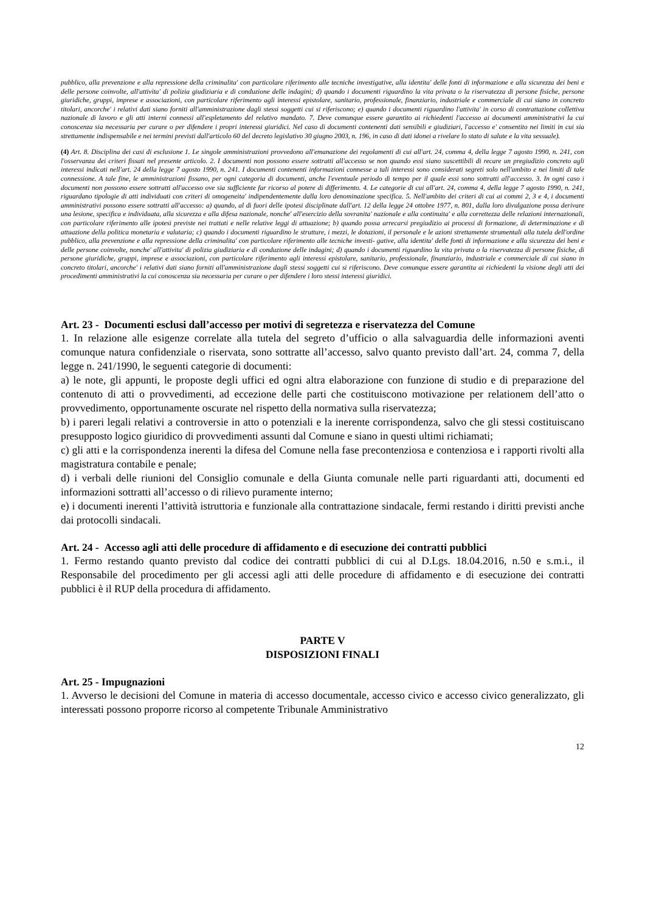pubblico, alla prevenzione e alla repressione della criminalita' con particolare riferimento alle tecniche investigative, alla identita' delle fonti di informazione e alla sicurezza dei beni e delle persone coinvolte, all'attivita' di polizia giudiziaria e di conduzione delle indagini; d) quando i documenti riguardino la vita privata o la riservatezza di persone fisiche, persone giuridiche, gruppi, imprese e associazioni, con particolare riferimento agli interessi epistolare, sanitario, professionale, finanziario, industriale e commerciale di cui siano in concreto titolari, ancorche' i relativi dati siano forniti all'amministrazione dagli stessi soggetti cui si riferiscono; e) quando i documenti riguardino l'attivita' in corso di contrattazione collettiva nazionale di lavoro e gli atti interni connessi all'espletamento del relativo mandato. 7. Deve comunque essere garantito ai richiedenti l'accesso ai documenti amministrativi la cui conoscenza sia necessaria per curare o per difendere i propri interessi giuridici. Nel caso di documenti contenenti dati sensibili e giudiziari, l'accesso e' consentito nei limiti in cui sia strettamente indispensabile e nei termini previsti dall'articolo 60 del decreto legislativo 30 giugno 2003, n. 196, in caso di dati idonei a rivelare lo stato di salute e la vita sessuale).
(4) Art. 8. Disciplina dei casi di esclusione 1. Le singole amministrazioni provvedono all'emanazione dei regolamenti di cui all'art. 24, comma 4, della legge 7 agosto 1990, n. 241, con l'osservanza dei criteri fissati nel presente articolo. 2. I documenti non possono essere sottratti all'accesso se non quando essi siano suscettibili di recare un pregiudizio concreto agli interessi indicati nell'art. 24 della legge 7 agosto 1990, n. 241. I documenti contenenti informazioni connesse a tali interessi sono considerati segreti solo nell'ambito e nei limiti di tale connessione. A tale fine, le amministrazioni fissano, per ogni categoria di documenti, anche l'eventuale periodo di tempo per il quale essi sono sottratti all'accesso. 3. In ogni caso i documenti non possono essere sottratti all'accesso ove sia sufficiente far ricorso al potere di differimento. 4. Le categorie di cui all'art. 24, comma 4, della legge 7 agosto 1990, n. 241, riguardano tipologie di atti individuati con criteri di omogeneita' indipendentemente dalla loro denominazione specifica. 5. Nell'ambito dei criteri di cui ai commi 2, 3 e 4, i documenti amministrativi possono essere sottratti all'accesso: a) quando, al di fuori delle ipotesi disciplinate dall'art. 12 della legge 24 ottobre 1977, n. 801, dalla loro divulgazione possa derivare una lesione, specifica e individuata, alla sicurezza e alla difesa nazionale, nonche' all'esercizio della sovranita' nazionale e alla continuita' e alla correttezza delle relazioni internazionali, con particolare riferimento alle ipotesi previste nei trattati e nelle relative leggi di attuazione; b) quando possa arrecarsi pregiudizio ai processi di formazione, di determinazione e di attuazione della politica monetaria e valutaria; c) quando i documenti riguardino le strutture, i mezzi, le dotazioni, il personale e le azioni strettamente strumentali alla tutela dell'ordine pubblico, alla prevenzione e alla repressione della criminalita' con particolare riferimento alle tecniche investi- gative, alla identita' delle fonti di informazione e alla sicurezza dei beni e delle persone coinvolte, nonche' all'attivita' di polizia giudiziaria e di conduzione delle indagini; d) quando i documenti riguardino la vita privata o la riservatezza di persone fisiche, di persone giuridiche, gruppi, imprese e associazioni, con particolare riferimento agli interessi epistolare, sanitario, professionale, finanziario, industriale e commerciale di cui siano in concreto titolari, ancorche' i relativi dati siano forniti all'amministrazione dagli stessi soggetti cui si riferiscono. Deve comunque essere garantita ai richiedenti la visione degli atti dei procedimenti amministrativi la cui conoscenza sia necessaria per curare o per difendere i loro stessi interessi giuridici.
Art. 23 - Documenti esclusi dall’accesso per motivi di segretezza e riservatezza del Comune
1. In relazione alle esigenze correlate alla tutela del segreto d’ufficio o alla salvaguardia delle informazioni aventi comunque natura confidenziale o riservata, sono sottratte all’accesso, salvo quanto previsto dall’art. 24, comma 7, della legge n. 241/1990, le seguenti categorie di documenti:
a) le note, gli appunti, le proposte degli uffici ed ogni altra elaborazione con funzione di studio e di preparazione del contenuto di atti o provvedimenti, ad eccezione delle parti che costituiscono motivazione per relationem dell’atto o provvedimento, opportunamente oscurate nel rispetto della normativa sulla riservatezza;
b) i pareri legali relativi a controversie in atto o potenziali e la inerente corrispondenza, salvo che gli stessi costituiscano presupposto logico giuridico di provvedimenti assunti dal Comune e siano in questi ultimi richiamati;
c) gli atti e la corrispondenza inerenti la difesa del Comune nella fase precontenziosa e contenziosa e i rapporti rivolti alla magistratura contabile e penale;
d) i verbali delle riunioni del Consiglio comunale e della Giunta comunale nelle parti riguardanti atti, documenti ed informazioni sottratti all’accesso o di rilievo puramente interno;
e) i documenti inerenti l’attività istruttoria e funzionale alla contrattazione sindacale, fermi restando i diritti previsti anche dai protocolli sindacali.
Art. 24 - Accesso agli atti delle procedure di affidamento e di esecuzione dei contratti pubblici
1. Fermo restando quanto previsto dal codice dei contratti pubblici di cui al D.Lgs. 18.04.2016, n.50 e s.m.i., il Responsabile del procedimento per gli accessi agli atti delle procedure di affidamento e di esecuzione dei contratti pubblici è il RUP della procedura di affidamento.
PARTE V
DISPOSIZIONI FINALI
Art. 25 - Impugnazioni
1. Avverso le decisioni del Comune in materia di accesso documentale, accesso civico e accesso civico generalizzato, gli interessati possono proporre ricorso al competente Tribunale Amministrativo
12